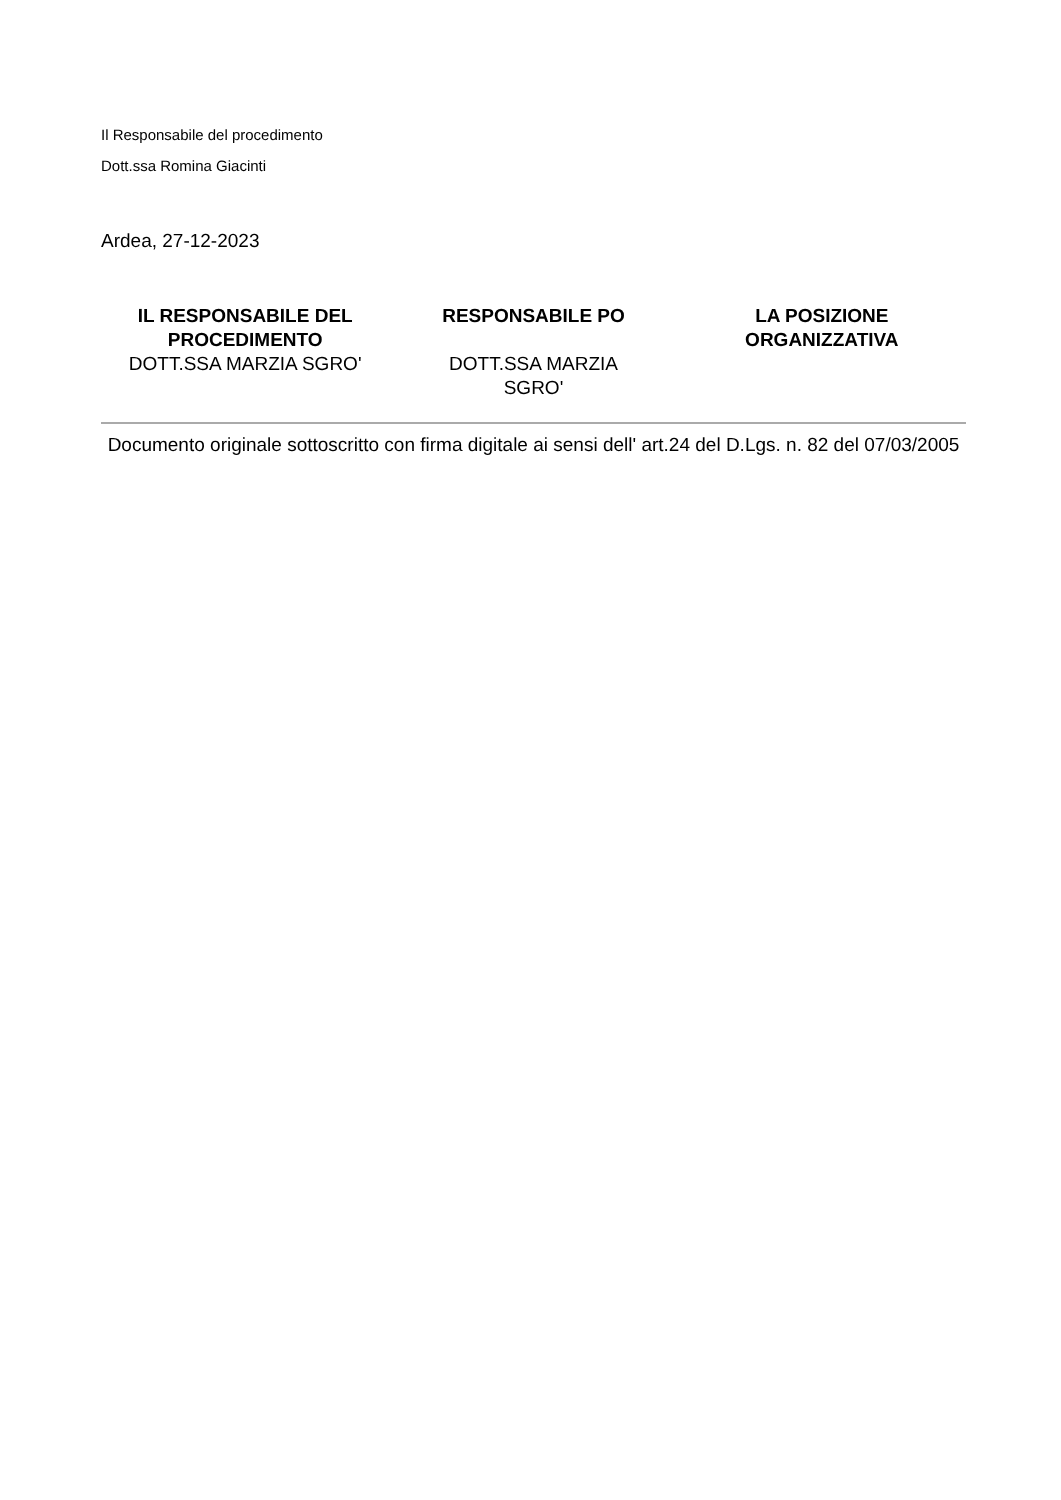Il Responsabile del procedimento
Dott.ssa Romina Giacinti
Ardea, 27-12-2023
IL RESPONSABILE DEL
PROCEDIMENTO
DOTT.SSA MARZIA SGRO'
RESPONSABILE PO
DOTT.SSA MARZIA
SGRO'
LA POSIZIONE
ORGANIZZATIVA
Documento originale sottoscritto con firma digitale ai sensi dell' art.24 del D.Lgs. n. 82 del 07/03/2005